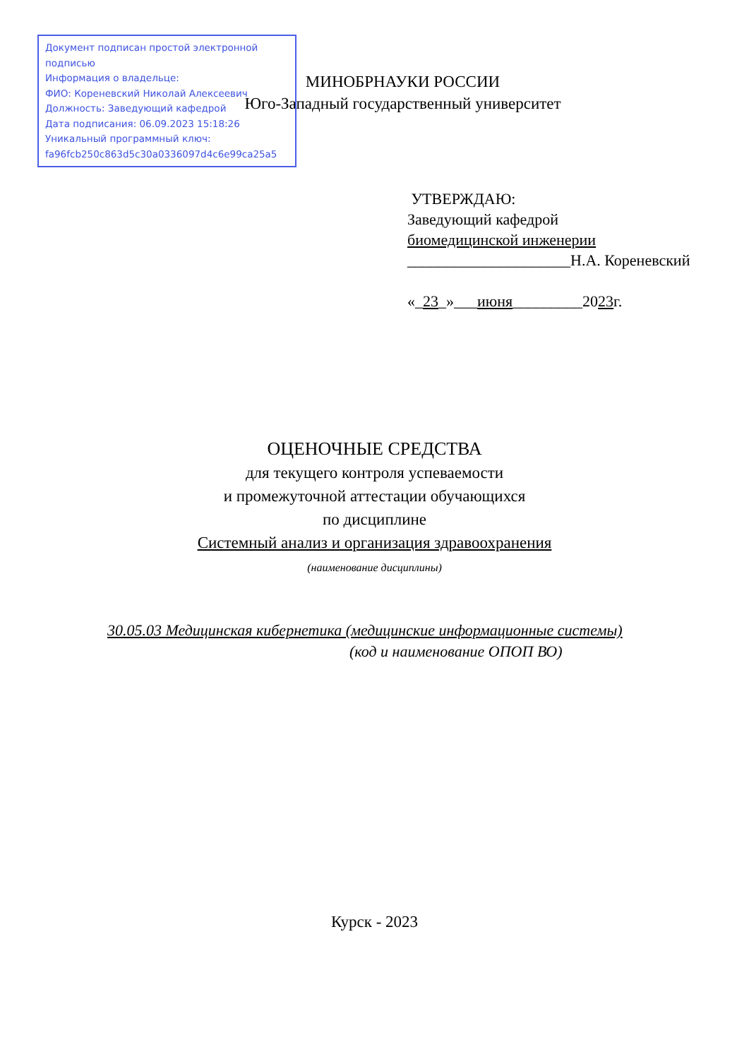Документ подписан простой электронной подписью
Информация о владельце:
ФИО: Кореневский Николай Алексеевич
Должность: Заведующий кафедрой
Дата подписания: 06.09.2023 15:18:26
Уникальный программный ключ:
fa96fcb250c863d5c30a0336097d4c6e99ca25a5
МИНОБРНАУКИ РОССИИ
Юго-Западный государственный университет
УТВЕРЖДАЮ:
Заведующий кафедрой
биомедицинской инженерии
_____________________Н.А. Кореневский
«_23_»___июня_________2023г.
ОЦЕНОЧНЫЕ СРЕДСТВА
для текущего контроля успеваемости
и промежуточной аттестации обучающихся
по дисциплине
Системный анализ и организация здравоохранения
(наименование дисциплины)
30.05.03 Медицинская кибернетика (медицинские информационные системы)
(код и наименование ОПОП ВО)
Курск - 2023